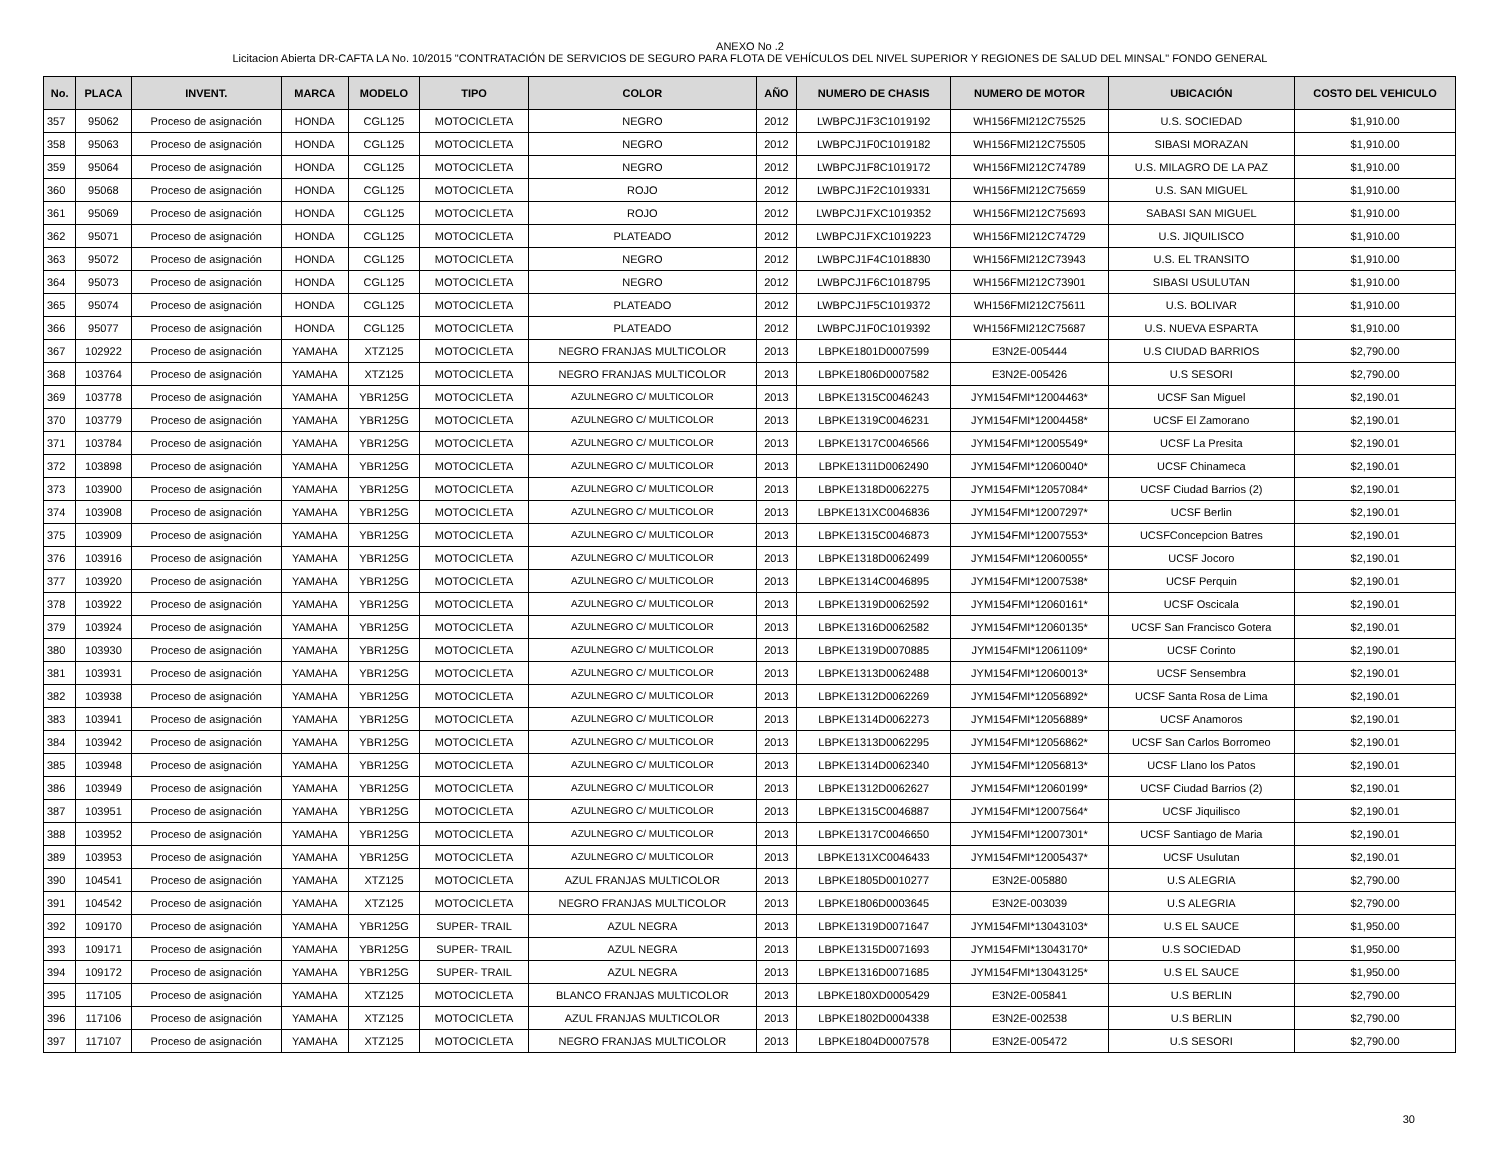ANEXO No .2
Licitacion Abierta DR-CAFTA LA No. 10/2015 "CONTRATACIÓN DE SERVICIOS DE SEGURO PARA FLOTA DE VEHÍCULOS DEL NIVEL SUPERIOR Y REGIONES DE SALUD DEL MINSAL" FONDO GENERAL
| No. | PLACA | INVENT. | MARCA | MODELO | TIPO | COLOR | AÑO | NUMERO DE CHASIS | NUMERO DE MOTOR | UBICACIÓN | COSTO DEL VEHICULO |
| --- | --- | --- | --- | --- | --- | --- | --- | --- | --- | --- | --- |
| 357 | 95062 | Proceso de asignación | HONDA | CGL125 | MOTOCICLETA | NEGRO | 2012 | LWBPCJ1F3C1019192 | WH156FMI212C75525 | U.S. SOCIEDAD | $1,910.00 |
| 358 | 95063 | Proceso de asignación | HONDA | CGL125 | MOTOCICLETA | NEGRO | 2012 | LWBPCJ1F0C1019182 | WH156FMI212C75505 | SIBASI MORAZAN | $1,910.00 |
| 359 | 95064 | Proceso de asignación | HONDA | CGL125 | MOTOCICLETA | NEGRO | 2012 | LWBPCJ1F8C1019172 | WH156FMI212C74789 | U.S. MILAGRO DE LA PAZ | $1,910.00 |
| 360 | 95068 | Proceso de asignación | HONDA | CGL125 | MOTOCICLETA | ROJO | 2012 | LWBPCJ1F2C1019331 | WH156FMI212C75659 | U.S. SAN MIGUEL | $1,910.00 |
| 361 | 95069 | Proceso de asignación | HONDA | CGL125 | MOTOCICLETA | ROJO | 2012 | LWBPCJ1FXC1019352 | WH156FMI212C75693 | SABASI SAN MIGUEL | $1,910.00 |
| 362 | 95071 | Proceso de asignación | HONDA | CGL125 | MOTOCICLETA | PLATEADO | 2012 | LWBPCJ1FXC1019223 | WH156FMI212C74729 | U.S. JIQUILISCO | $1,910.00 |
| 363 | 95072 | Proceso de asignación | HONDA | CGL125 | MOTOCICLETA | NEGRO | 2012 | LWBPCJ1F4C1018830 | WH156FMI212C73943 | U.S. EL TRANSITO | $1,910.00 |
| 364 | 95073 | Proceso de asignación | HONDA | CGL125 | MOTOCICLETA | NEGRO | 2012 | LWBPCJ1F6C1018795 | WH156FMI212C73901 | SIBASI USULUTAN | $1,910.00 |
| 365 | 95074 | Proceso de asignación | HONDA | CGL125 | MOTOCICLETA | PLATEADO | 2012 | LWBPCJ1F5C1019372 | WH156FMI212C75611 | U.S. BOLIVAR | $1,910.00 |
| 366 | 95077 | Proceso de asignación | HONDA | CGL125 | MOTOCICLETA | PLATEADO | 2012 | LWBPCJ1F0C1019392 | WH156FMI212C75687 | U.S. NUEVA ESPARTA | $1,910.00 |
| 367 | 102922 | Proceso de asignación | YAMAHA | XTZ125 | MOTOCICLETA | NEGRO FRANJAS MULTICOLOR | 2013 | LBPKE1801D0007599 | E3N2E-005444 | U.S CIUDAD BARRIOS | $2,790.00 |
| 368 | 103764 | Proceso de asignación | YAMAHA | XTZ125 | MOTOCICLETA | NEGRO FRANJAS MULTICOLOR | 2013 | LBPKE1806D0007582 | E3N2E-005426 | U.S SESORI | $2,790.00 |
| 369 | 103778 | Proceso de asignación | YAMAHA | YBR125G | MOTOCICLETA | AZULNEGRO C/ MULTICOLOR | 2013 | LBPKE1315C0046243 | JYM154FMI*12004463* | UCSF San Miguel | $2,190.01 |
| 370 | 103779 | Proceso de asignación | YAMAHA | YBR125G | MOTOCICLETA | AZULNEGRO C/ MULTICOLOR | 2013 | LBPKE1319C0046231 | JYM154FMI*12004458* | UCSF El Zamorano | $2,190.01 |
| 371 | 103784 | Proceso de asignación | YAMAHA | YBR125G | MOTOCICLETA | AZULNEGRO C/ MULTICOLOR | 2013 | LBPKE1317C0046566 | JYM154FMI*12005549* | UCSF La Presita | $2,190.01 |
| 372 | 103898 | Proceso de asignación | YAMAHA | YBR125G | MOTOCICLETA | AZULNEGRO C/ MULTICOLOR | 2013 | LBPKE1311D0062490 | JYM154FMI*12060040* | UCSF Chinameca | $2,190.01 |
| 373 | 103900 | Proceso de asignación | YAMAHA | YBR125G | MOTOCICLETA | AZULNEGRO C/ MULTICOLOR | 2013 | LBPKE1318D0062275 | JYM154FMI*12057084* | UCSF Ciudad Barrios (2) | $2,190.01 |
| 374 | 103908 | Proceso de asignación | YAMAHA | YBR125G | MOTOCICLETA | AZULNEGRO C/ MULTICOLOR | 2013 | LBPKE131XC0046836 | JYM154FMI*12007297* | UCSF Berlin | $2,190.01 |
| 375 | 103909 | Proceso de asignación | YAMAHA | YBR125G | MOTOCICLETA | AZULNEGRO C/ MULTICOLOR | 2013 | LBPKE1315C0046873 | JYM154FMI*12007553* | UCSFConcepcion Batres | $2,190.01 |
| 376 | 103916 | Proceso de asignación | YAMAHA | YBR125G | MOTOCICLETA | AZULNEGRO C/ MULTICOLOR | 2013 | LBPKE1318D0062499 | JYM154FMI*12060055* | UCSF Jocoro | $2,190.01 |
| 377 | 103920 | Proceso de asignación | YAMAHA | YBR125G | MOTOCICLETA | AZULNEGRO C/ MULTICOLOR | 2013 | LBPKE1314C0046895 | JYM154FMI*12007538* | UCSF Perquin | $2,190.01 |
| 378 | 103922 | Proceso de asignación | YAMAHA | YBR125G | MOTOCICLETA | AZULNEGRO C/ MULTICOLOR | 2013 | LBPKE1319D0062592 | JYM154FMI*12060161* | UCSF Oscicala | $2,190.01 |
| 379 | 103924 | Proceso de asignación | YAMAHA | YBR125G | MOTOCICLETA | AZULNEGRO C/ MULTICOLOR | 2013 | LBPKE1316D0062582 | JYM154FMI*12060135* | UCSF San Francisco Gotera | $2,190.01 |
| 380 | 103930 | Proceso de asignación | YAMAHA | YBR125G | MOTOCICLETA | AZULNEGRO C/ MULTICOLOR | 2013 | LBPKE1319D0070885 | JYM154FMI*12061109* | UCSF Corinto | $2,190.01 |
| 381 | 103931 | Proceso de asignación | YAMAHA | YBR125G | MOTOCICLETA | AZULNEGRO C/ MULTICOLOR | 2013 | LBPKE1313D0062488 | JYM154FMI*12060013* | UCSF Sensembra | $2,190.01 |
| 382 | 103938 | Proceso de asignación | YAMAHA | YBR125G | MOTOCICLETA | AZULNEGRO C/ MULTICOLOR | 2013 | LBPKE1312D0062269 | JYM154FMI*12056892* | UCSF Santa Rosa de Lima | $2,190.01 |
| 383 | 103941 | Proceso de asignación | YAMAHA | YBR125G | MOTOCICLETA | AZULNEGRO C/ MULTICOLOR | 2013 | LBPKE1314D0062273 | JYM154FMI*12056889* | UCSF Anamoros | $2,190.01 |
| 384 | 103942 | Proceso de asignación | YAMAHA | YBR125G | MOTOCICLETA | AZULNEGRO C/ MULTICOLOR | 2013 | LBPKE1313D0062295 | JYM154FMI*12056862* | UCSF San Carlos Borromeo | $2,190.01 |
| 385 | 103948 | Proceso de asignación | YAMAHA | YBR125G | MOTOCICLETA | AZULNEGRO C/ MULTICOLOR | 2013 | LBPKE1314D0062340 | JYM154FMI*12056813* | UCSF Llano los Patos | $2,190.01 |
| 386 | 103949 | Proceso de asignación | YAMAHA | YBR125G | MOTOCICLETA | AZULNEGRO C/ MULTICOLOR | 2013 | LBPKE1312D0062627 | JYM154FMI*12060199* | UCSF Ciudad Barrios (2) | $2,190.01 |
| 387 | 103951 | Proceso de asignación | YAMAHA | YBR125G | MOTOCICLETA | AZULNEGRO C/ MULTICOLOR | 2013 | LBPKE1315C0046887 | JYM154FMI*12007564* | UCSF Jiquilisco | $2,190.01 |
| 388 | 103952 | Proceso de asignación | YAMAHA | YBR125G | MOTOCICLETA | AZULNEGRO C/ MULTICOLOR | 2013 | LBPKE1317C0046650 | JYM154FMI*12007301* | UCSF Santiago de Maria | $2,190.01 |
| 389 | 103953 | Proceso de asignación | YAMAHA | YBR125G | MOTOCICLETA | AZULNEGRO C/ MULTICOLOR | 2013 | LBPKE131XC0046433 | JYM154FMI*12005437* | UCSF Usulutan | $2,190.01 |
| 390 | 104541 | Proceso de asignación | YAMAHA | XTZ125 | MOTOCICLETA | AZUL FRANJAS MULTICOLOR | 2013 | LBPKE1805D0010277 | E3N2E-005880 | U.S ALEGRIA | $2,790.00 |
| 391 | 104542 | Proceso de asignación | YAMAHA | XTZ125 | MOTOCICLETA | NEGRO FRANJAS MULTICOLOR | 2013 | LBPKE1806D0003645 | E3N2E-003039 | U.S ALEGRIA | $2,790.00 |
| 392 | 109170 | Proceso de asignación | YAMAHA | YBR125G | SUPER- TRAIL | AZUL NEGRA | 2013 | LBPKE1319D0071647 | JYM154FMI*13043103* | U.S EL SAUCE | $1,950.00 |
| 393 | 109171 | Proceso de asignación | YAMAHA | YBR125G | SUPER- TRAIL | AZUL NEGRA | 2013 | LBPKE1315D0071693 | JYM154FMI*13043170* | U.S SOCIEDAD | $1,950.00 |
| 394 | 109172 | Proceso de asignación | YAMAHA | YBR125G | SUPER- TRAIL | AZUL NEGRA | 2013 | LBPKE1316D0071685 | JYM154FMI*13043125* | U.S EL SAUCE | $1,950.00 |
| 395 | 117105 | Proceso de asignación | YAMAHA | XTZ125 | MOTOCICLETA | BLANCO FRANJAS MULTICOLOR | 2013 | LBPKE180XD0005429 | E3N2E-005841 | U.S BERLIN | $2,790.00 |
| 396 | 117106 | Proceso de asignación | YAMAHA | XTZ125 | MOTOCICLETA | AZUL FRANJAS MULTICOLOR | 2013 | LBPKE1802D0004338 | E3N2E-002538 | U.S BERLIN | $2,790.00 |
| 397 | 117107 | Proceso de asignación | YAMAHA | XTZ125 | MOTOCICLETA | NEGRO FRANJAS MULTICOLOR | 2013 | LBPKE1804D0007578 | E3N2E-005472 | U.S SESORI | $2,790.00 |
30